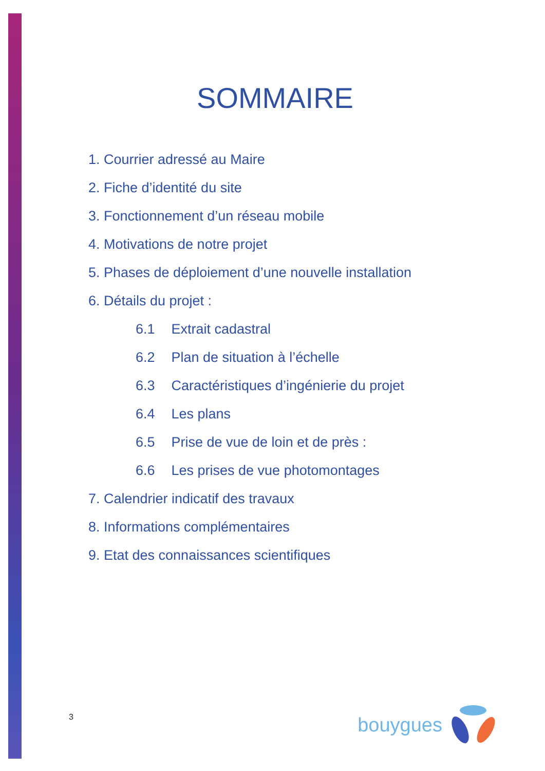SOMMAIRE
1. Courrier adressé au Maire
2. Fiche d’identité du site
3. Fonctionnement d’un réseau mobile
4. Motivations de notre projet
5. Phases de déploiement d’une nouvelle installation
6. Détails du projet :
6.1 Extrait cadastral
6.2 Plan de situation à l’échelle
6.3 Caractéristiques d’ingénierie du projet
6.4 Les plans
6.5 Prise de vue de loin et de près :
6.6 Les prises de vue photomontages
7. Calendrier indicatif des travaux
8. Informations complémentaires
9. Etat des connaissances scientifiques
3
bouygues